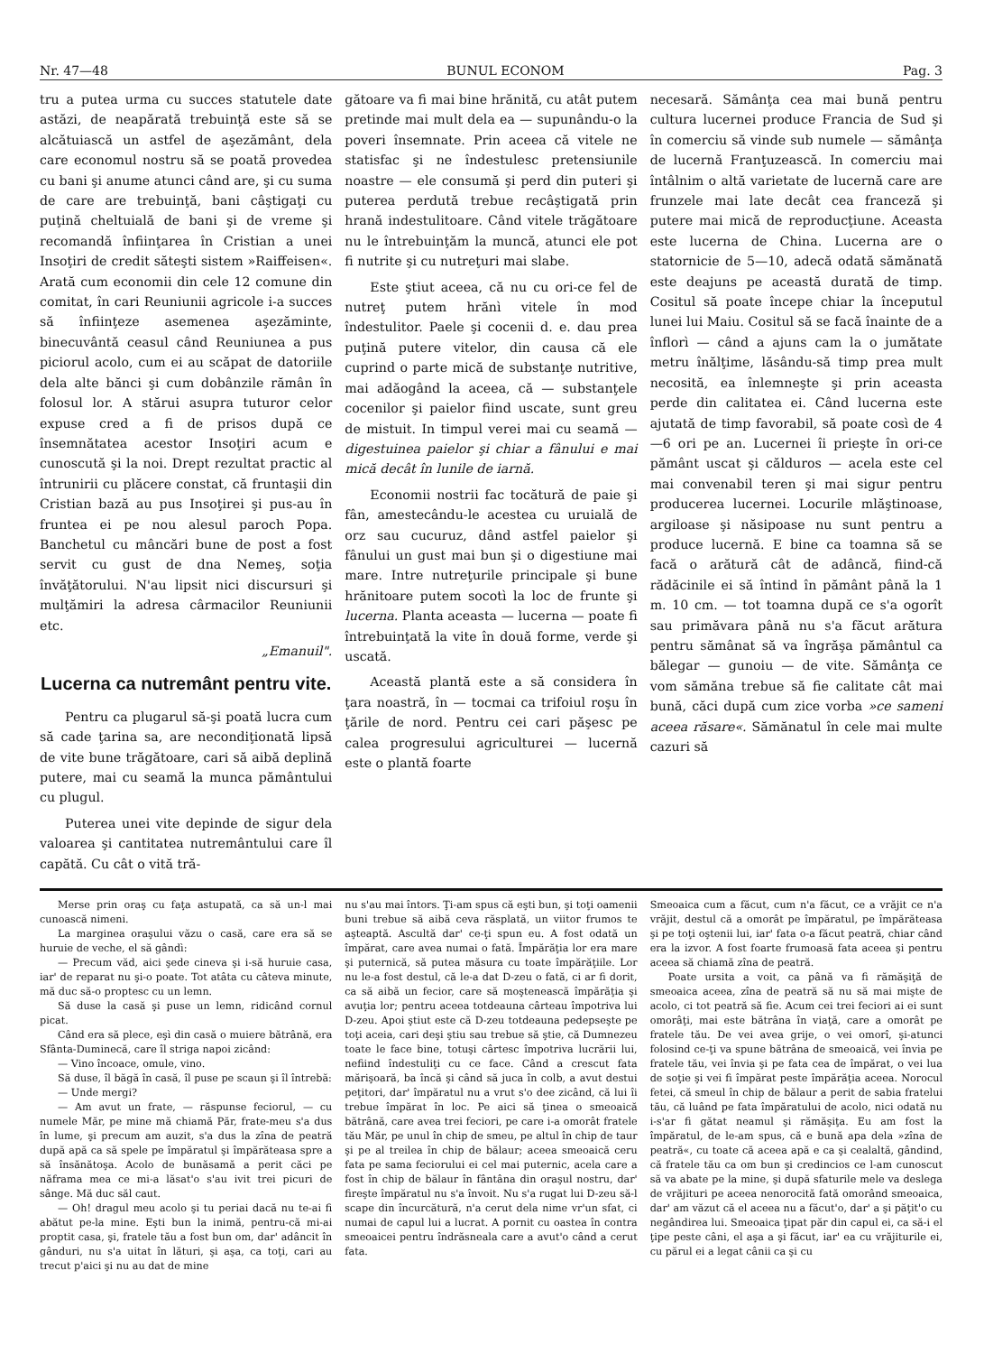Nr. 47—48 BUNUL ECONOM Pag. 3
tru a putea urma cu succes statutele date astăzi, de neapărată trebuinţă este să se alcătuiască un astfel de aşezământ, dela care economul nostru să se poată provedea cu bani şi anume atunci când are, şi cu suma de care are trebuinţă, bani câştigaţi cu puţină cheltuială de bani şi de vreme şi recomandă înfiinţarea în Cristian a unei Insoţiri de credit săteşti sistem »Raiffeisen«. Arată cum economii din cele 12 comune din comitat, în cari Reuniunii agricole i-a succes să înfiinţeze asemenea aşezăminte, binecuvântă ceasul când Reuniunea a pus piciorul acolo, cum ei au scăpat de datoriile dela alte bănci şi cum dobânzile rămân în folosul lor. A stărui asupra tuturor celor expuse cred a fi de prisos după ce însemnătatea acestor Insoţiri acum e cunoscută şi la noi. Drept rezultat practic al întrunirii cu plăcere constat, că fruntaşii din Cristian bază au pus Insoţirei şi pus-au în fruntea ei pe nou alesul paroch Popa. Banchetul cu mâncări bune de post a fost servit cu gust de dna Nemeş, soţia învăţătorului. N'au lipsit nici discursuri şi mulţămiri la adresa cârmacilor Reuniunii etc.
„Emanuil".
Lucerna ca nutremânt pentru vite.
Pentru ca plugarul să-şi poată lucra cum să cade ţarina sa, are necondiţionată lipsă de vite bune trăgătoare, cari să aibă deplină putere, mai cu seamă la munca pământului cu plugul.
Puterea unei vite depinde de sigur dela valoarea şi cantitatea nutremântului care îl capătă. Cu cât o vită tră-
gătoare va fi mai bine hrănită, cu atât putem pretinde mai mult dela ea — supunându-o la poveri însemnate. Prin aceea că vitele ne statisfac şi ne îndestulesc pretensiunile noastre — ele consumă şi perd din puteri şi puterea perdută trebue recâştigată prin hrană indestulitoare. Când vitele trăgătoare nu le întrebuinţăm la muncă, atunci ele pot fi nutrite şi cu nutreţuri mai slabe.
Este ştiut aceea, că nu cu ori-ce fel de nutreţ putem hrănì vitele în mod îndestulitor. Paele şi cocenii d. e. dau prea puţină putere vitelor, din causa că ele cuprind o parte mică de substanţe nutritive, mai adăogând la aceea, că — substanţele cocenilor şi paielor fiind uscate, sunt greu de mistuit. In timpul verei mai cu seamă — digestuinea paielor şi chiar a fânului e mai mică decât în lunile de iarnă.
Economii nostrii fac tocătură de paie şi fân, amestecându-le acestea cu uruială de orz sau cucuruz, dând astfel paielor şi fânului un gust mai bun şi o digestiune mai mare. Intre nutreţurile principale şi bune hrănitoare putem socotì la loc de frunte şi lucerna. Planta aceasta — lucerna — poate fi întrebuinţată la vite în două forme, verde şi uscată.
Această plantă este a să considera în ţara noastră, în — tocmai ca trifoiul roşu în ţările de nord. Pentru cei cari păşesc pe calea progresului agriculturei — lucernă este o plantă foarte
necesară. Sămânţa cea mai bună pentru cultura lucernei produce Francia de Sud şi în comerciu să vinde sub numele — sămânţa de lucernă Franţuzească. In comerciu mai întâlnim o altă varietate de lucernă care are frunzele mai late decât cea franceză şi putere mai mică de reproducţiune. Aceasta este lucerna de China. Lucerna are o statornicie de 5—10, adecă odată sămănată este deajuns pe această durată de timp. Cositul să poate începe chiar la începutul lunei lui Maiu. Cositul să se facă înainte de a înflorì — când a ajuns cam la o jumătate metru înălţime, lăsându-să timp prea mult necosită, ea înlemneşte şi prin aceasta perde din calitatea ei. Când lucerna este ajutată de timp favorabil, să poate così de 4—6 ori pe an. Lucernei îi prieşte în ori-ce pământ uscat şi călduros — acela este cel mai convenabil teren şi mai sigur pentru producerea lucernei. Locurile mlăştinoase, argiloase şi năsipoase nu sunt pentru a produce lucernă. E bine ca toamna să se facă o arătură cât de adâncă, fiind-că rădăcinile ei să întind în pământ până la 1 m. 10 cm. — tot toamna după ce s'a ogorît sau primăvara până nu s'a făcut arătura pentru sămânat să va îngrăşa pământul ca bălegar — gunoiu — de vite. Sămânţa ce vom sămăna trebue să fie calitate cât mai bună, căci după cum zice vorba »ce sameni aceea răsare«. Sămănatul în cele mai multe cazuri să
Merse prin oraş cu faţa astupată, ca să un-l mai cunoască nimeni.
La marginea oraşului văzu o casă, care era să se huruie de veche, el să gândì:
— Precum văd, aici şede cineva şi i-să huruie casa, iar' de reparat nu şi-o poate. Tot atâta cu câteva minute, mă duc să-o proptesc cu un lemn.
Să duse la casă şi puse un lemn, ridicând cornul picat.
Când era să plece, eşì din casă o muiere bătrână, era Sfânta-Duminecă, care îl striga napoi zicând:
— Vino încoace, omule, vino.
Să duse, îl băgă în casă, îl puse pe scaun şi îl întrebă:
— Unde mergi?
— Am avut un frate, — răspunse feciorul, — cu numele Măr, pe mine mă chiamă Păr, frate-meu s'a dus în lume, şi precum am auzit, s'a dus la zîna de peatră după apă ca să spele pe împăratul şi împărăteasa spre a să însănătoşa. Acolo de bunăsamă a perit căci pe năframa mea ce mi-a lăsat'o s'au ivit trei picuri de sânge. Mă duc săl caut.
— Oh! dragul meu acolo şi tu periai dacă nu te-ai fi abătut pe-la mine. Eşti bun la inimă, pentru-că mi-ai proptit casa, şi, fratele tău a fost bun om, dar' adâncit în gânduri, nu s'a uitat în lături, şi aşa, ca toţi, cari au trecut p'aici şi nu au dat de mine
nu s'au mai întors. Ţi-am spus că eşti bun, şi toţi oamenii buni trebue să aibă ceva răsplată, un viitor frumos te aşteaptă. Ascultă dar' ce-ţi spun eu. A fost odată un împărat, care avea numai o fată. Împărăţia lor era mare şi puternică, să putea măsura cu toate împărăţiile. Lor nu le-a fost destul, că le-a dat D-zeu o fată, ci ar fi dorit, ca să aibă un fecior, care să moştenească împărăţia şi avuţia lor; pentru aceea totdeauna cârteau împotriva lui D-zeu. Apoi ştiut este că D-zeu totdeauna pedepseşte pe toţi aceia, cari deşi ştiu sau trebue să ştie, că Dumnezeu toate le face bine, totuşi cârtesc împotriva lucrării lui, nefiind îndestuliţi cu ce face. Când a crescut fata mărişoară, ba încă şi când să juca în colb, a avut destui peţitori, dar' împăratul nu a vrut s'o dee zicând, că lui îi trebue împărat în loc. Pe aici să ţinea o smeoaică bătrână, care avea trei feciori, pe care i-a omorât fratele tău Măr, pe unul în chip de smeu, pe altul în chip de taur şi pe al treilea în chip de bălaur; aceea smeoaică ceru fata pe sama feciorului ei cel mai puternic, acela care a fost în chip de bălaur în fântâna din oraşul nostru, dar' fireşte împăratul nu s'a învoit. Nu s'a rugat lui D-zeu să-l scape din încurcătură, n'a cerut dela nime vr'un sfat, ci numai de capul lui a lucrat. A pornit cu oastea în contra smeoaicei pentru îndrăsneala care a avut'o când a cerut fata.
Smeoaica cum a făcut, cum n'a făcut, ce a vrăjit ce n'a vrăjit, destul că a omorât pe împăratul, pe împărăteasa şi pe toţi oştenii lui, iar' fata o-a făcut peatră, chiar când era la izvor. A fost foarte frumoasă fata aceea şi pentru aceea să chiamă zîna de peatră.
Poate ursita a voit, ca până va fi rămăşiţă de smeoaica aceea, zîna de peatră să nu să mai mişte de acolo, ci tot peatră să fie. Acum cei trei feciori ai ei sunt omorâţi, mai este bătrâna în viaţă, care a omorât pe fratele tău. De vei avea grije, o vei omorî, şi-atunci folosind ce-ţi va spune bătrâna de smeoaică, vei învia pe fratele tău, vei învia şi pe fata cea de împărat, o vei lua de soţie şi vei fi împărat peste împărăţia aceea. Norocul fetei, că smeul în chip de bălaur a perit de sabia fratelui tău, că luând pe fata împăratului de acolo, nici odată nu i-s'ar fi gătat neamul şi rămăşiţa. Eu am fost la împăratul, de le-am spus, că e bună apa dela »zîna de peatră«, cu toate că aceea apă e ca şi cealaltă, gândind, că fratele tău ca om bun şi credincios ce l-am cunoscut să va abate pe la mine, şi după sfaturile mele va deslega de vrăjituri pe aceea nenorocită fată omorând smeoaica, dar' am văzut că el aceea nu a făcut'o, dar' a şi păţit'o cu negândirea lui. Smeoaica ţipat păr din capul ei, ca să-i el ţipe peste câni, el aşa a şi făcut, iar' ea cu vrăjiturile ei, cu părul ei a legat cânii ca şi cu